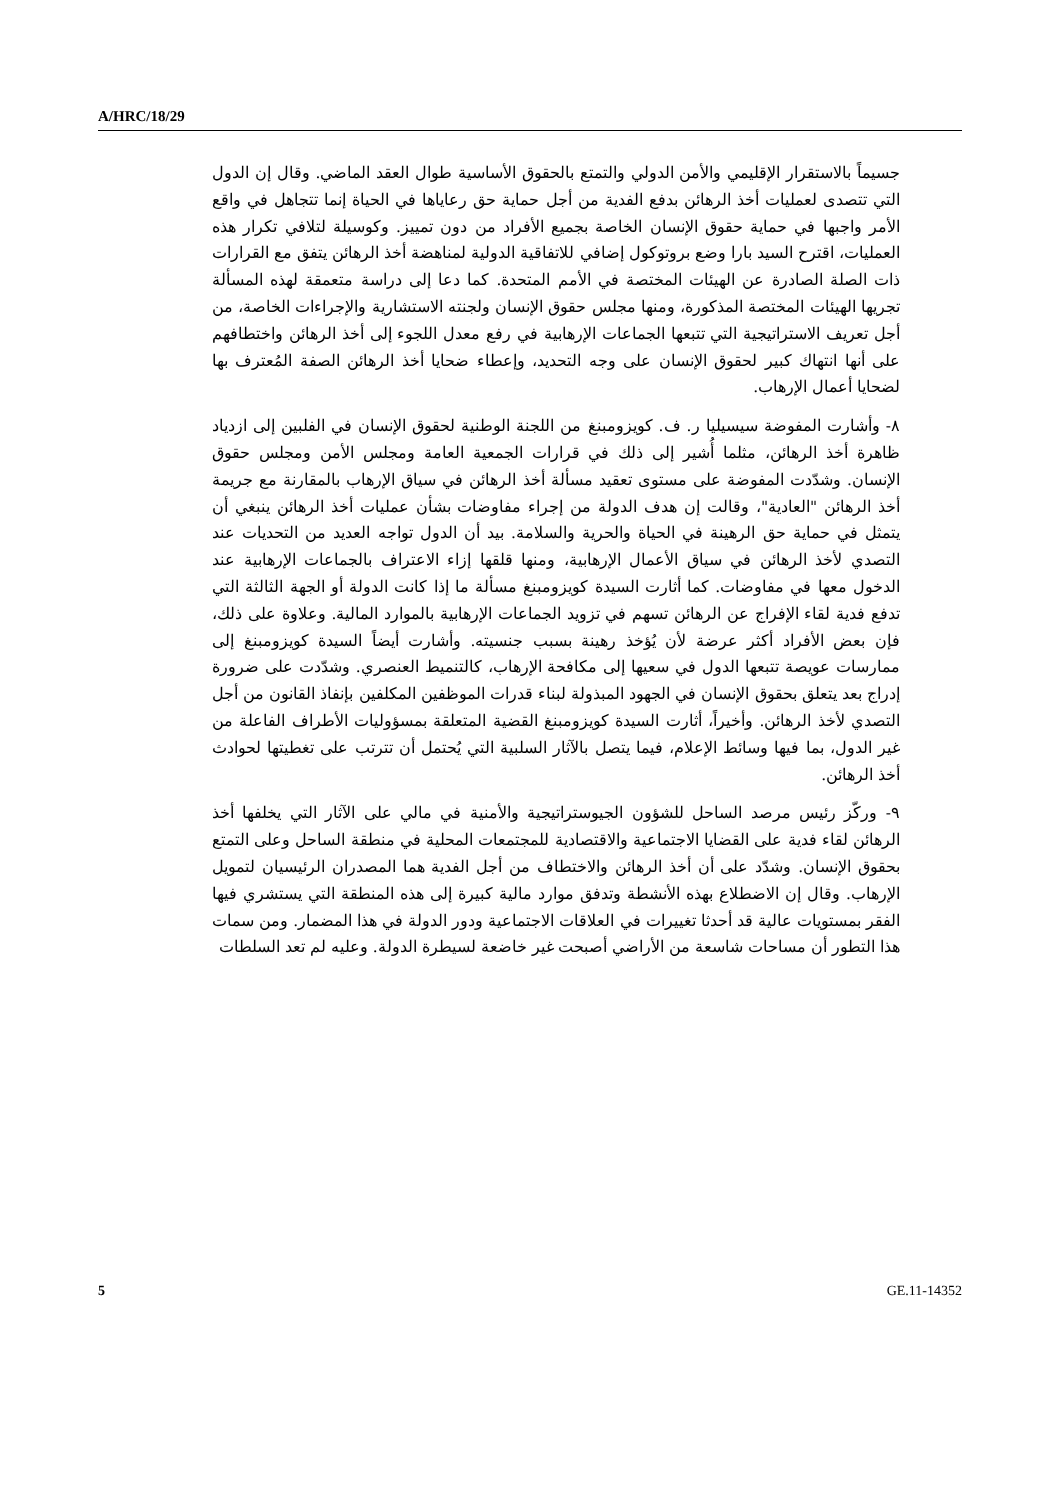A/HRC/18/29
جسيماً بالاستقرار الإقليمي والأمن الدولي والتمتع بالحقوق الأساسية طوال العقد الماضي. وقال إن الدول التي تتصدى لعمليات أخذ الرهائن بدفع الفدية من أجل حماية حق رعاياها في الحياة إنما تتجاهل في واقع الأمر واجبها في حماية حقوق الإنسان الخاصة بجميع الأفراد من دون تمييز. وكوسيلة لتلافي تكرار هذه العمليات، اقترح السيد بارا وضع بروتوكول إضافي للاتفاقية الدولية لمناهضة أخذ الرهائن يتفق مع القرارات ذات الصلة الصادرة عن الهيئات المختصة في الأمم المتحدة. كما دعا إلى دراسة متعمقة لهذه المسألة تجريها الهيئات المختصة المذكورة، ومنها مجلس حقوق الإنسان ولجنته الاستشارية والإجراءات الخاصة، من أجل تعريف الاستراتيجية التي تتبعها الجماعات الإرهابية في رفع معدل اللجوء إلى أخذ الرهائن واختطافهم على أنها انتهاك كبير لحقوق الإنسان على وجه التحديد، وإعطاء ضحايا أخذ الرهائن الصفة المُعترف بها لضحايا أعمال الإرهاب.
٨- وأشارت المفوضة سيسيليا ر. ف. كويزومبنغ من اللجنة الوطنية لحقوق الإنسان في الفلبين إلى ازدياد ظاهرة أخذ الرهائن، مثلما أُشير إلى ذلك في قرارات الجمعية العامة ومجلس الأمن ومجلس حقوق الإنسان. وشدّدت المفوضة على مستوى تعقيد مسألة أخذ الرهائن في سياق الإرهاب بالمقارنة مع جريمة أخذ الرهائن "العادية"، وقالت إن هدف الدولة من إجراء مفاوضات بشأن عمليات أخذ الرهائن ينبغي أن يتمثل في حماية حق الرهينة في الحياة والحرية والسلامة. بيد أن الدول تواجه العديد من التحديات عند التصدي لأخذ الرهائن في سياق الأعمال الإرهابية، ومنها قلقها إزاء الاعتراف بالجماعات الإرهابية عند الدخول معها في مفاوضات. كما أثارت السيدة كويزومبنغ مسألة ما إذا كانت الدولة أو الجهة الثالثة التي تدفع فدية لقاء الإفراج عن الرهائن تسهم في تزويد الجماعات الإرهابية بالموارد المالية. وعلاوة على ذلك، فإن بعض الأفراد أكثر عرضة لأن يُؤخذ رهينة بسبب جنسيته. وأشارت أيضاً السيدة كويزومبنغ إلى ممارسات عويصة تتبعها الدول في سعيها إلى مكافحة الإرهاب، كالتنميط العنصري. وشدّدت على ضرورة إدراج بعد يتعلق بحقوق الإنسان في الجهود المبذولة لبناء قدرات الموظفين المكلفين بإنفاذ القانون من أجل التصدي لأخذ الرهائن. وأخيراً، أثارت السيدة كويزومبنغ القضية المتعلقة بمسؤوليات الأطراف الفاعلة من غير الدول، بما فيها وسائط الإعلام، فيما يتصل بالآثار السلبية التي يُحتمل أن تترتب على تغطيتها لحوادث أخذ الرهائن.
٩- وركّز رئيس مرصد الساحل للشؤون الجيوستراتيجية والأمنية في مالي على الآثار التي يخلفها أخذ الرهائن لقاء فدية على القضايا الاجتماعية والاقتصادية للمجتمعات المحلية في منطقة الساحل وعلى التمتع بحقوق الإنسان. وشدّد على أن أخذ الرهائن والاختطاف من أجل الفدية هما المصدران الرئيسيان لتمويل الإرهاب. وقال إن الاضطلاع بهذه الأنشطة وتدفق موارد مالية كبيرة إلى هذه المنطقة التي يستشري فيها الفقر بمستويات عالية قد أحدثا تغييرات في العلاقات الاجتماعية ودور الدولة في هذا المضمار. ومن سمات هذا التطور أن مساحات شاسعة من الأراضي أصبحت غير خاضعة لسيطرة الدولة. وعليه لم تعد السلطات
5 GE.11-14352